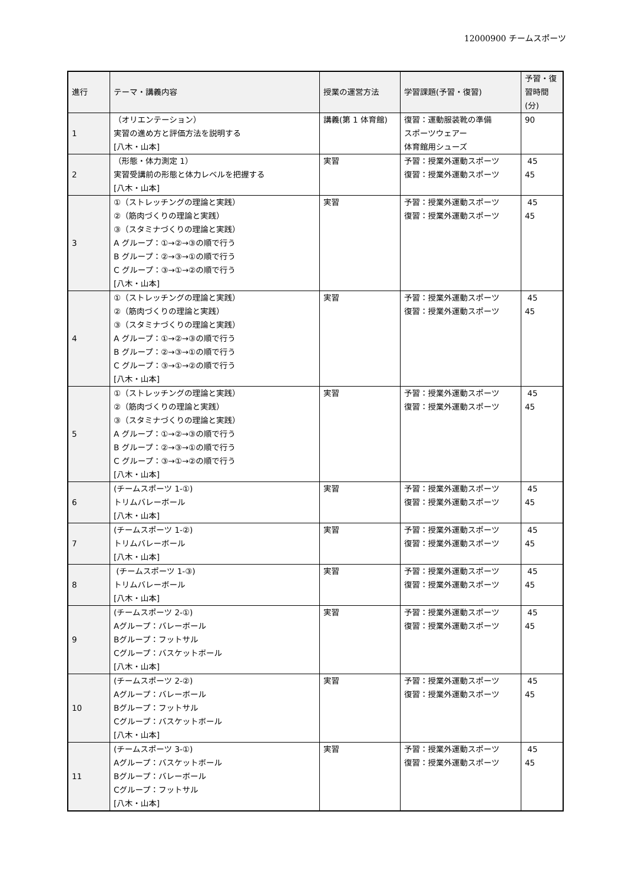12000900 チームスポーツ
| 進行 | テーマ・講義内容 | 授業の運営方法 | 学習課題(予習・復習) | 予習・復習時間(分) |
| --- | --- | --- | --- | --- |
| 1 | （オリエンテーション） 実習の進め方と評価方法を説明する [八木・山本] | 講義(第 1 体育館) | 復習：運動服装靴の準備 スポーツウェアー 体育館用シューズ | 90 |
| 2 | （形態・体力測定 1） 実習受講前の形態と体力レベルを把握する [八木・山本] | 実習 | 予習：授業外運動スポーツ 復習：授業外運動スポーツ | 45 45 |
| 3 | ①（ストレッチングの理論と実践） ②（筋肉づくりの理論と実践） ③（スタミナづくりの理論と実践） A グループ：①→②→③の順で行う B グループ：②→③→①の順で行う C グループ：③→①→②の順で行う [八木・山本] | 実習 | 予習：授業外運動スポーツ 復習：授業外運動スポーツ | 45 45 |
| 4 | ①（ストレッチングの理論と実践） ②（筋肉づくりの理論と実践） ③（スタミナづくりの理論と実践） A グループ：①→②→③の順で行う B グループ：②→③→①の順で行う C グループ：③→①→②の順で行う [八木・山本] | 実習 | 予習：授業外運動スポーツ 復習：授業外運動スポーツ | 45 45 |
| 5 | ①（ストレッチングの理論と実践） ②（筋肉づくりの理論と実践） ③（スタミナづくりの理論と実践） A グループ：①→②→③の順で行う B グループ：②→③→①の順で行う C グループ：③→①→②の順で行う [八木・山本] | 実習 | 予習：授業外運動スポーツ 復習：授業外運動スポーツ | 45 45 |
| 6 | (チームスポーツ 1-①) トリムバレーボール [八木・山本] | 実習 | 予習：授業外運動スポーツ 復習：授業外運動スポーツ | 45 45 |
| 7 | (チームスポーツ 1-②) トリムバレーボール [八木・山本] | 実習 | 予習：授業外運動スポーツ 復習：授業外運動スポーツ | 45 45 |
| 8 | (チームスポーツ 1-③) トリムバレーボール [八木・山本] | 実習 | 予習：授業外運動スポーツ 復習：授業外運動スポーツ | 45 45 |
| 9 | (チームスポーツ 2-①) Aグループ：バレーボール Bグループ：フットサル Cグループ：バスケットボール [八木・山本] | 実習 | 予習：授業外運動スポーツ 復習：授業外運動スポーツ | 45 45 |
| 10 | (チームスポーツ 2-②) Aグループ：バレーボール Bグループ：フットサル Cグループ：バスケットボール [八木・山本] | 実習 | 予習：授業外運動スポーツ 復習：授業外運動スポーツ | 45 45 |
| 11 | (チームスポーツ 3-①) Aグループ：バスケットボール Bグループ：バレーボール Cグループ：フットサル [八木・山本] | 実習 | 予習：授業外運動スポーツ 復習：授業外運動スポーツ | 45 45 |